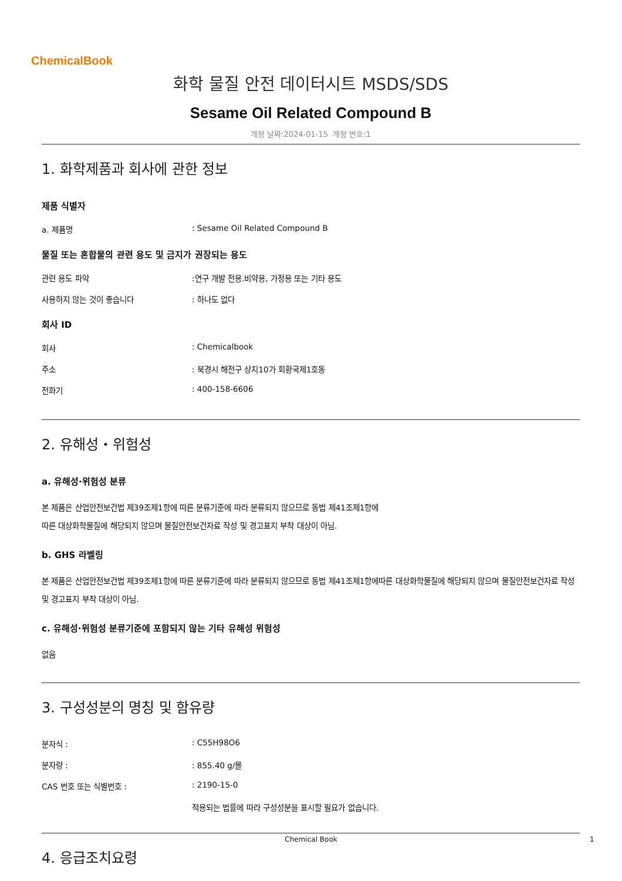ChemicalBook
화학 물질 안전 데이터시트 MSDS/SDS
Sesame Oil Related Compound B
개정 날짜:2024-01-15 개정 번호:1
1. 화학제품과 회사에 관한 정보
제품 식별자
a. 제품명: Sesame Oil Related Compound B
물질 또는 혼합물의 관련 용도 및 금지가 권장되는 용도
관련 용도 파악:연구 개발 전용.비약용, 가정용 또는 기타 용도
사용하지 않는 것이 좋습니다: 하나도 없다
회사 ID
회사: Chemicalbook
주소: 북경시 해전구 상지10가 회황국제1호동
전화기: 400-158-6606
2. 유해성・위험성
a. 유해성·위험성 분류
본 제품은 산업안전보건법 제39조제1항에 따른 분류기준에 따라 분류되지 않으므로 동법 제41조제1항에
따른 대상화학물질에 해당되지 않으며 물질안전보건자료 작성 및 경고표지 부착 대상이 아님.
b. GHS 라벨링
본 제품은 산업안전보건법 제39조제1항에 따른 분류기준에 따라 분류되지 않으므로 동법 제41조제1항에따른 대상화학물질에 해당되지 않으며 물질안전보건자료 작성 및 경고표지 부착 대상이 아님.
c. 유해성·위험성 분류기준에 포함되지 않는 기타 유해성 위험성
없음
3. 구성성분의 명칭 및 함유량
분자식 :: C55H98O6
분자량 :: 855.40 g/몰
CAS 번호 또는 식별번호 :: 2190-15-0
적용되는 법률에 따라 구성성분을 표시할 필요가 없습니다.
4. 응급조치요령
Chemical Book 1